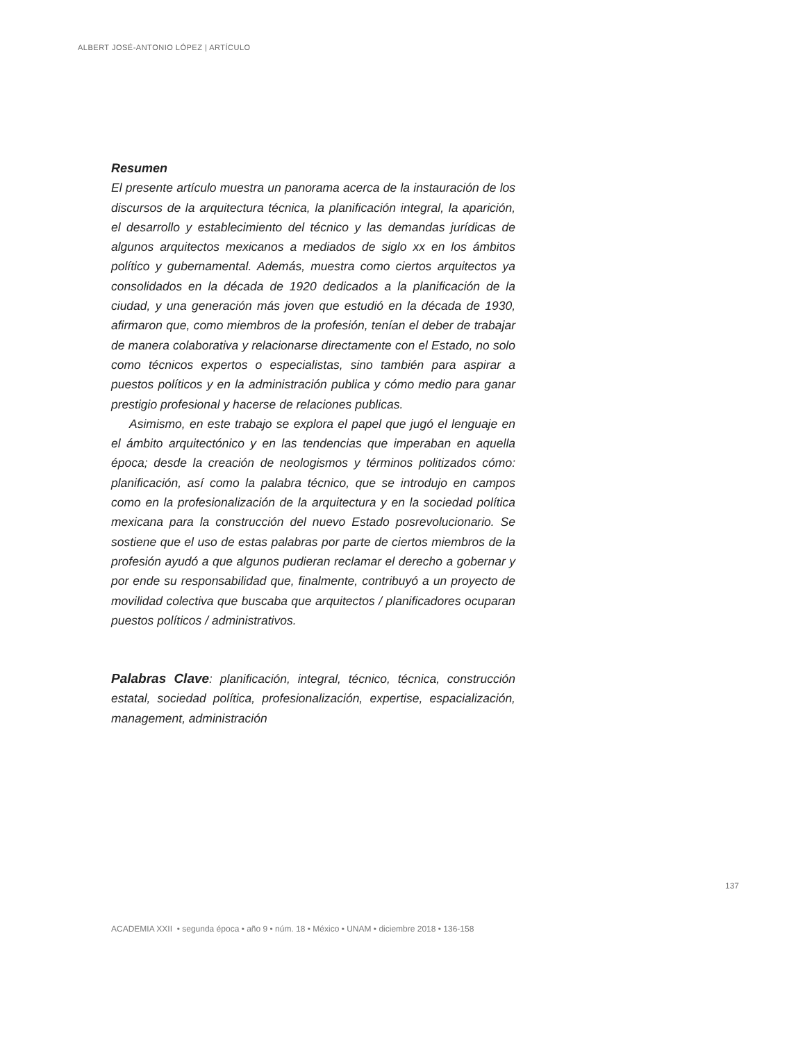ALBERT JOSÉ-ANTONIO LÓPEZ | ARTÍCULO
Resumen
El presente artículo muestra un panorama acerca de la instauración de los discursos de la arquitectura técnica, la planificación integral, la aparición, el desarrollo y establecimiento del técnico y las demandas jurídicas de algunos arquitectos mexicanos a mediados de siglo xx en los ámbitos político y gubernamental. Además, muestra como ciertos arquitectos ya consolidados en la década de 1920 dedicados a la planificación de la ciudad, y una generación más joven que estudió en la década de 1930, afirmaron que, como miembros de la profesión, tenían el deber de trabajar de manera colaborativa y relacionarse directamente con el Estado, no solo como técnicos expertos o especialistas, sino también para aspirar a puestos políticos y en la administración publica y cómo medio para ganar prestigio profesional y hacerse de relaciones publicas.
Asimismo, en este trabajo se explora el papel que jugó el lenguaje en el ámbito arquitectónico y en las tendencias que imperaban en aquella época; desde la creación de neologismos y términos politizados cómo: planificación, así como la palabra técnico, que se introdujo en campos como en la profesionalización de la arquitectura y en la sociedad política mexicana para la construcción del nuevo Estado posrevolucionario. Se sostiene que el uso de estas palabras por parte de ciertos miembros de la profesión ayudó a que algunos pudieran reclamar el derecho a gobernar y por ende su responsabilidad que, finalmente, contribuyó a un proyecto de movilidad colectiva que buscaba que arquitectos / planificadores ocuparan puestos políticos / administrativos.
Palabras Clave: planificación, integral, técnico, técnica, construcción estatal, sociedad política, profesionalización, expertise, espacialización, management, administración
137
ACADEMIA XXII • segunda época • año 9 • núm. 18 • México • UNAM • diciembre 2018 • 136-158